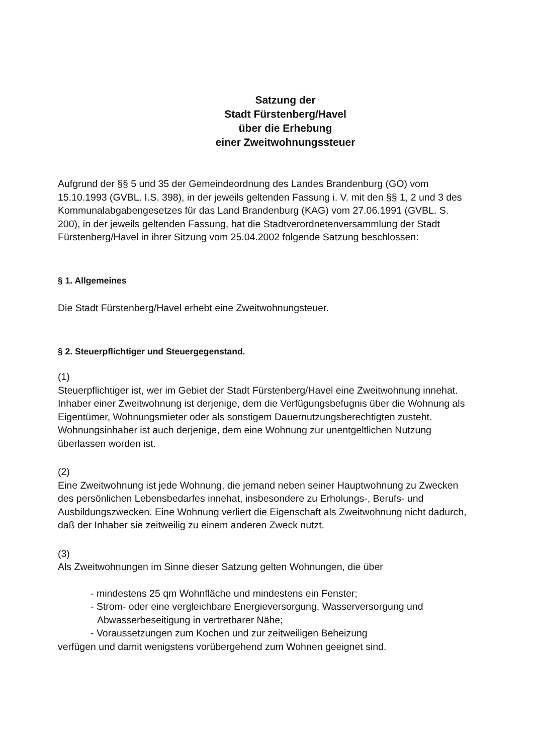Satzung der
Stadt Fürstenberg/Havel
über die Erhebung
einer Zweitwohnungssteuer
Aufgrund der §§ 5 und 35 der Gemeindeordnung des Landes Brandenburg (GO) vom 15.10.1993 (GVBL. I.S. 398), in der jeweils geltenden Fassung i. V. mit den §§ 1, 2 und 3 des Kommunalabgabengesetzes für das Land Brandenburg (KAG) vom 27.06.1991 (GVBL. S. 200), in der jeweils geltenden Fassung, hat die Stadtverordnetenversammlung der Stadt Fürstenberg/Havel in ihrer Sitzung vom 25.04.2002 folgende Satzung beschlossen:
§ 1. Allgemeines
Die Stadt Fürstenberg/Havel erhebt eine Zweitwohnungsteuer.
§ 2. Steuerpflichtiger und Steuergegenstand.
(1)
Steuerpflichtiger ist, wer im Gebiet der Stadt Fürstenberg/Havel eine Zweitwohnung innehat. Inhaber einer Zweitwohnung ist derjenige, dem die Verfügungsbefugnis über die Wohnung als Eigentümer, Wohnungsmieter oder als sonstigem Dauernutzungsberechtigten zusteht. Wohnungsinhaber ist auch derjenige, dem eine Wohnung zur unentgeltlichen Nutzung überlassen worden ist.
(2)
Eine Zweitwohnung ist jede Wohnung, die jemand neben seiner Hauptwohnung zu Zwecken des persönlichen Lebensbedarfes innehat, insbesondere zu Erholungs-, Berufs- und Ausbildungszwecken. Eine Wohnung verliert die Eigenschaft als Zweitwohnung nicht dadurch, daß der Inhaber sie zeitweilig zu einem anderen Zweck nutzt.
(3)
Als Zweitwohnungen im Sinne dieser Satzung gelten Wohnungen, die über
- mindestens 25 qm Wohnfläche und mindestens ein Fenster;
- Strom- oder eine vergleichbare Energieversorgung, Wasserversorgung und Abwasserbeseitigung in vertretbarer Nähe;
- Voraussetzungen zum Kochen und zur zeitweiligen Beheizung
verfügen und damit wenigstens vorübergehend zum Wohnen geeignet sind.